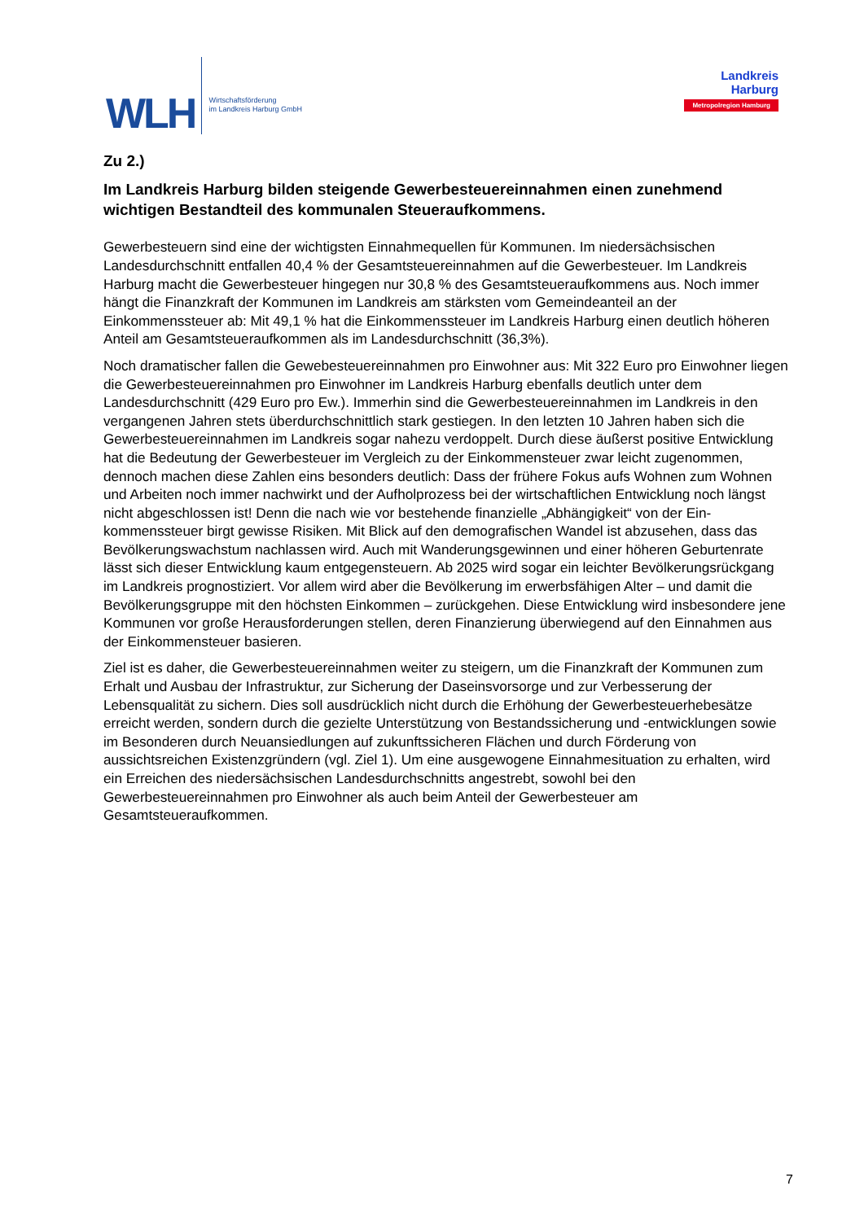WLH
Wirtschaftsförderung
im Landkreis Harburg GmbH
Landkreis
Harburg
Metropolregion Hamburg
Zu 2.)
Im Landkreis Harburg bilden steigende Gewerbesteuereinnahmen einen zuneh­mend wichtigen Bestandteil des kommunalen Steueraufkommens.
Gewerbesteuern sind eine der wichtigsten Einnahmequellen für Kommunen. Im niedersächsi­schen Landesdurchschnitt entfallen 40,4 % der Gesamtsteuereinnahmen auf die Gewerbesteuer. Im Landkreis Harburg macht die Gewerbesteuer hingegen nur 30,8 % des Gesamtsteuerauf­kommens aus. Noch immer hängt die Finanzkraft der Kommunen im Landkreis am stärksten vom Gemeindeanteil an der Einkommenssteuer ab: Mit 49,1 % hat die Einkommenssteuer im Land­kreis Harburg einen deutlich höheren Anteil am Gesamtsteueraufkommen als im Landesdurch­schnitt (36,3%).
Noch dramatischer fallen die Gewebesteuereinnahmen pro Einwohner aus: Mit 322 Euro pro Einwohner liegen die Gewerbesteuereinnahmen pro Einwohner im Landkreis Harburg ebenfalls deutlich unter dem Landesdurchschnitt (429 Euro pro Ew.). Immerhin sind die Gewerbesteuer­einnahmen im Landkreis in den vergangenen Jahren stets überdurchschnittlich stark gestiegen. In den letzten 10 Jahren haben sich die Gewerbesteuereinnahmen im Landkreis sogar nahezu verdoppelt. Durch diese äußerst positive Entwicklung hat die Bedeutung der Gewerbesteuer im Vergleich zu der Einkommensteuer zwar leicht zugenommen, dennoch machen diese Zahlen eins besonders deutlich: Dass der frühere Fokus aufs Wohnen zum Wohnen und Arbeiten noch immer nachwirkt und der Aufholprozess bei der wirtschaftlichen Entwicklung noch längst nicht abgeschlossen ist! Denn die nach wie vor bestehende finanzielle „Abhängigkeit“ von der Ein­kommenssteuer birgt gewisse Risiken. Mit Blick auf den demografischen Wandel ist abzusehen, dass das Bevölkerungswachstum nachlassen wird. Auch mit Wanderungsgewinnen und einer höheren Geburtenrate lässt sich dieser Entwicklung kaum entgegensteuern. Ab 2025 wird sogar ein leichter Bevölkerungsrückgang im Landkreis prognostiziert. Vor allem wird aber die Bevölke­rung im erwerbsfähigen Alter – und damit die Bevölkerungsgruppe mit den höchsten Einkommen – zurückgehen. Diese Entwicklung wird insbesondere jene Kommunen vor große Herausforde­rungen stellen, deren Finanzierung überwiegend auf den Einnahmen aus der Einkommensteuer basieren.
Ziel ist es daher, die Gewerbesteuereinnahmen weiter zu steigern, um die Finanzkraft der Kom­munen zum Erhalt und Ausbau der Infrastruktur, zur Sicherung der Daseinsvorsorge und zur Verbesserung der Lebensqualität zu sichern. Dies soll ausdrücklich nicht durch die Erhöhung der Gewerbesteuerhebesätze erreicht werden, sondern durch die gezielte Unterstützung von Be­standssicherung und -entwicklungen sowie im Besonderen durch Neuansiedlungen auf zukunfts­sicheren Flächen und durch Förderung von aussichtsreichen Existenzgründern (vgl. Ziel 1). Um eine ausgewogene Einnahmesituation zu erhalten, wird ein Erreichen des niedersächsischen Landesdurchschnitts angestrebt, sowohl bei den Gewerbesteuereinnahmen pro Einwohner als auch beim Anteil der Gewerbesteuer am Gesamtsteueraufkommen.
7